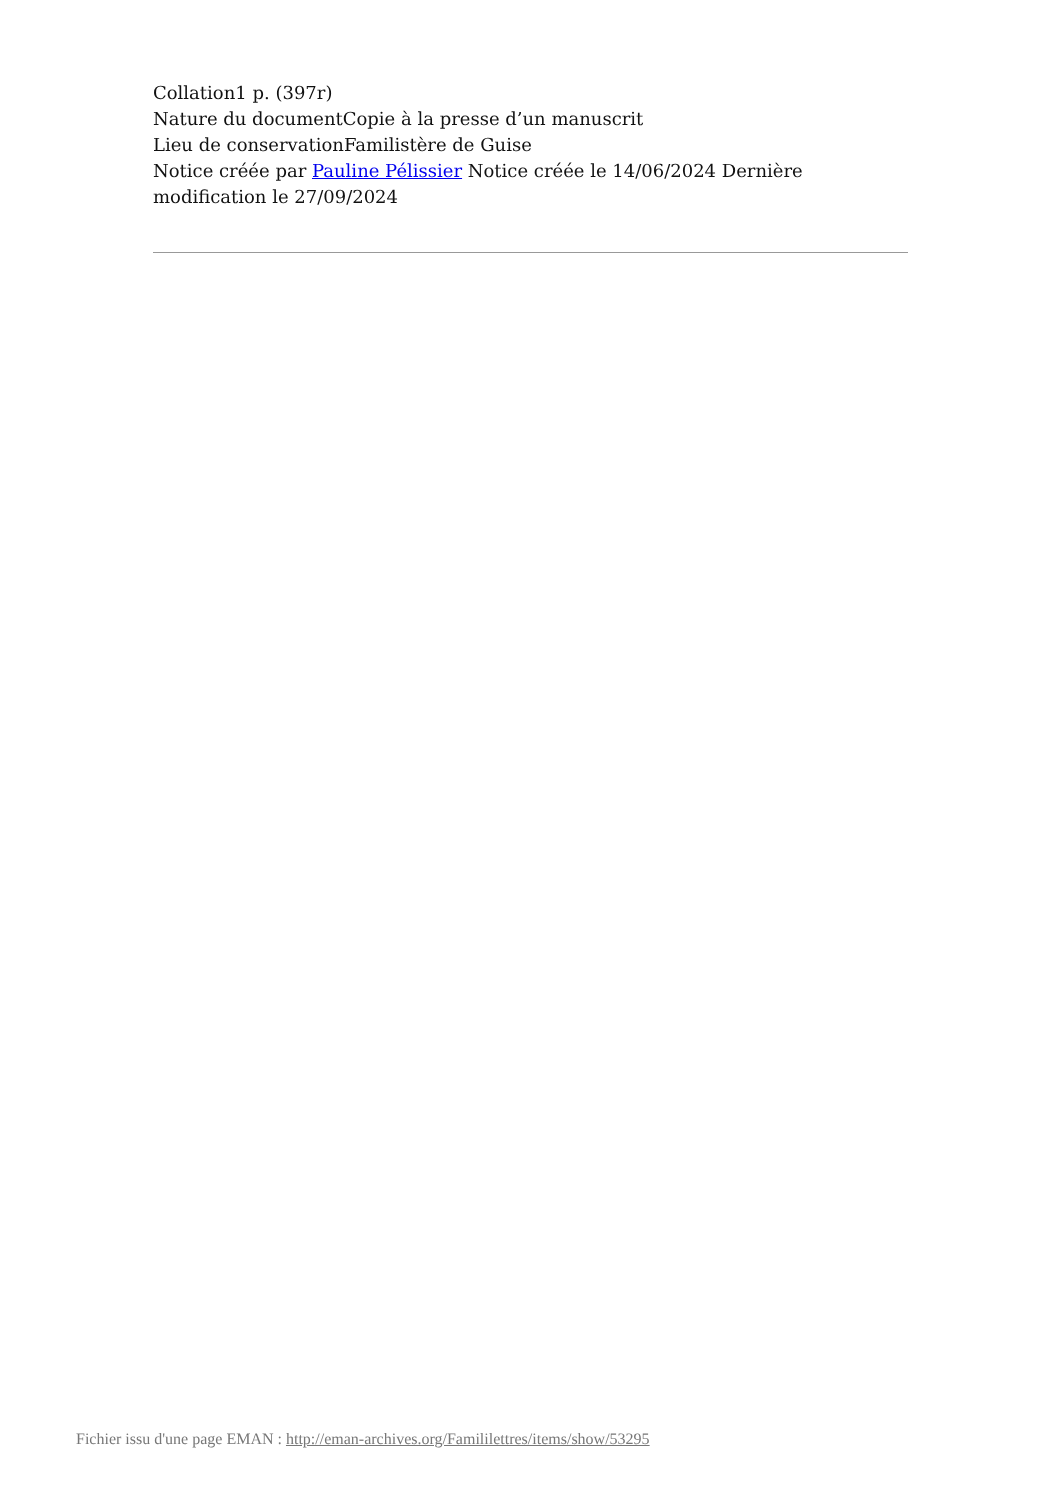Collation1 p. (397r)
Nature du documentCopie à la presse d’un manuscrit
Lieu de conservationFamilistère de Guise
Notice créée par Pauline Pélissier Notice créée le 14/06/2024 Dernière modification le 27/09/2024
Fichier issu d'une page EMAN : http://eman-archives.org/Famililettres/items/show/53295